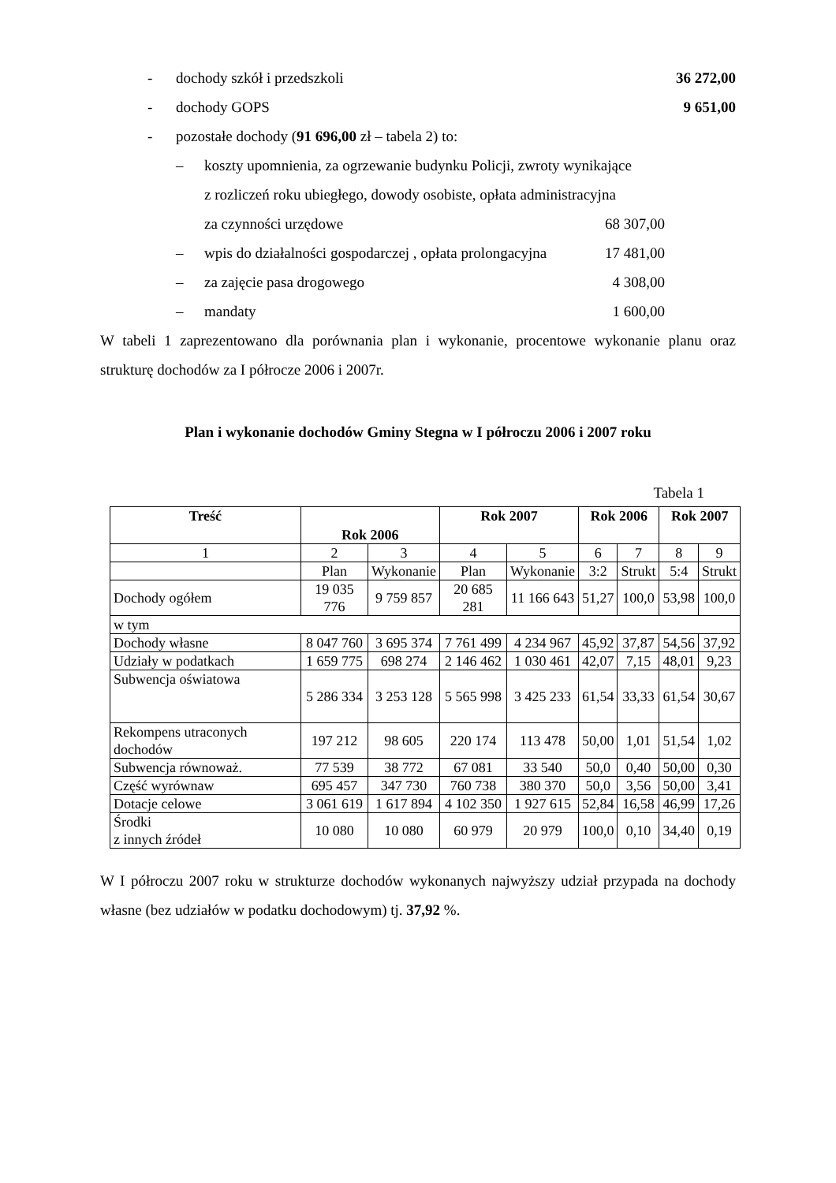- dochody szkół i przedszkoli 36 272,00
- dochody GOPS 9 651,00
- pozostałe dochody (91 696,00 zł – tabela 2) to:
– koszty upomnienia, za ogrzewanie budynku Policji, zwroty wynikające
z rozliczeń roku ubiegłego, dowody osobiste, opłata administracyjna
za czynności urzędowe
68 307,00
– wpis do działalności gospodarczej , opłata prolongacyjna 17 481,00
– za zajęcie pasa drogowego 4 308,00
– mandaty 1 600,00
W tabeli 1 zaprezentowano dla porównania plan i wykonanie, procentowe wykonanie planu oraz strukturę dochodów za I półrocze 2006 i 2007r.
Plan i wykonanie dochodów Gminy Stegna w I półroczu 2006 i 2007 roku
Tabela 1
| Treść | Rok 2006 | | Rok 2007 | | Rok 2006 | | Rok 2007 | |
| --- | --- | --- | --- | --- | --- | --- | --- | --- |
| 1 | 2 | 3 | 4 | 5 | 6 | 7 | 8 | 9 |
| | Plan | Wykonanie | Plan | Wykonanie | 3:2 | Strukt | 5:4 | Strukt |
| Dochody ogółem | 19 035 776 | 9 759 857 | 20 685 281 | 11 166 643 | 51,27 | 100,0 | 53,98 | 100,0 |
| w tym | | | | | | | | |
| Dochody własne | 8 047 760 | 3 695 374 | 7 761 499 | 4 234 967 | 45,92 | 37,87 | 54,56 | 37,92 |
| Udziały w podatkach | 1 659 775 | 698 274 | 2 146 462 | 1 030 461 | 42,07 | 7,15 | 48,01 | 9,23 |
| Subwencja oświatowa | 5 286 334 | 3 253 128 | 5 565 998 | 3 425 233 | 61,54 | 33,33 | 61,54 | 30,67 |
| Rekompens utraconych dochodów | 197 212 | 98 605 | 220 174 | 113 478 | 50,00 | 1,01 | 51,54 | 1,02 |
| Subwencja równoważ. | 77 539 | 38 772 | 67 081 | 33 540 | 50,0 | 0,40 | 50,00 | 0,30 |
| Część wyrównaw | 695 457 | 347 730 | 760 738 | 380 370 | 50,0 | 3,56 | 50,00 | 3,41 |
| Dotacje celowe | 3 061 619 | 1 617 894 | 4 102 350 | 1 927 615 | 52,84 | 16,58 | 46,99 | 17,26 |
| Środki z innych źródeł | 10 080 | 10 080 | 60 979 | 20 979 | 100,0 | 0,10 | 34,40 | 0,19 |
W I półroczu 2007 roku w strukturze dochodów wykonanych najwyższy udział przypada na dochody własne (bez udziałów w podatku dochodowym) tj. 37,92 %.